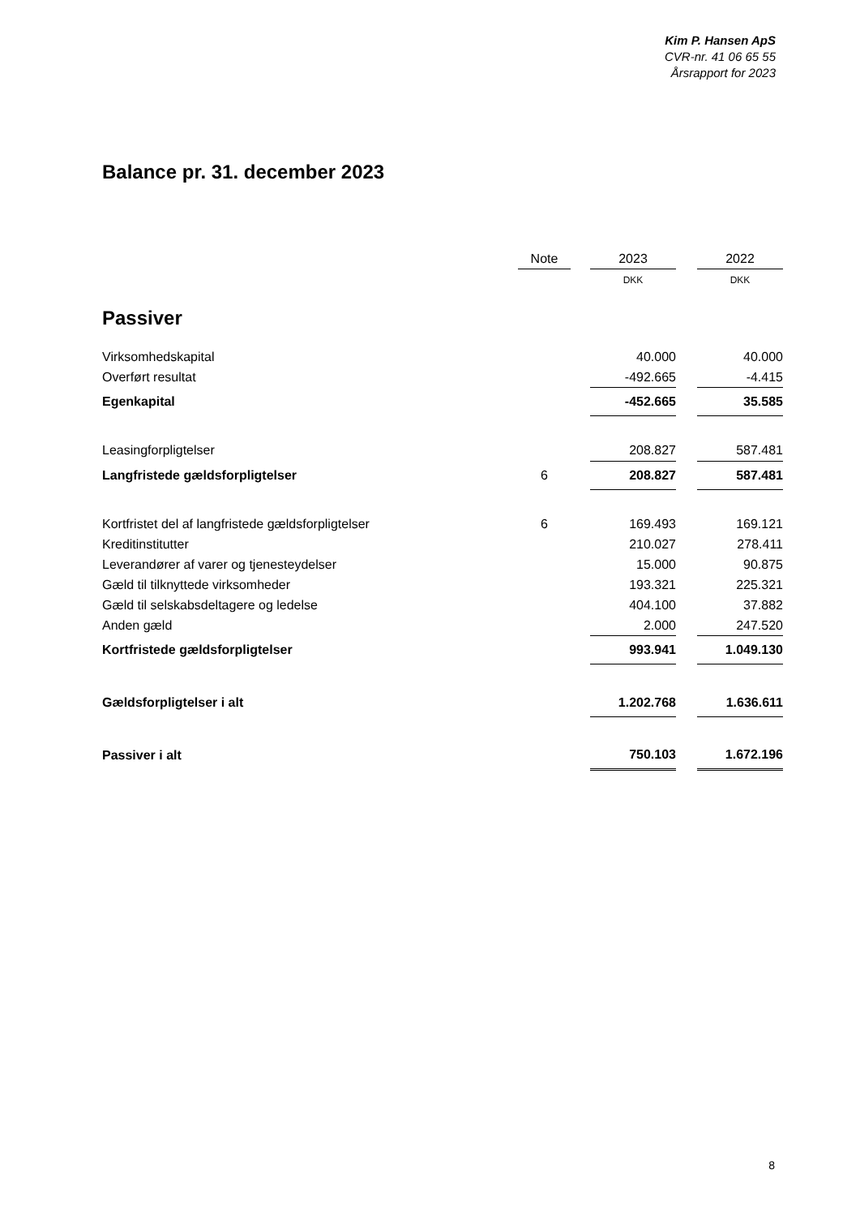Kim P. Hansen ApS
CVR-nr. 41 06 65 55
Årsrapport for 2023
Balance pr. 31. december 2023
| | Note | | 2023 | | 2022 |
| --- | --- | --- | --- | --- | --- |
| | | | DKK | | DKK |
| Passiver | | | | | |
| Virksomhedskapital | | | 40.000 | | 40.000 |
| Overført resultat | | | -492.665 | | -4.415 |
| Egenkapital | | | -452.665 | | 35.585 |
| Leasingforpligtelser | | | 208.827 | | 587.481 |
| Langfristede gældsforpligtelser | 6 | | 208.827 | | 587.481 |
| Kortfristet del af langfristede gældsforpligtelser | 6 | | 169.493 | | 169.121 |
| Kreditinstitutter | | | 210.027 | | 278.411 |
| Leverandører af varer og tjenesteydelser | | | 15.000 | | 90.875 |
| Gæld til tilknyttede virksomheder | | | 193.321 | | 225.321 |
| Gæld til selskabsdeltagere og ledelse | | | 404.100 | | 37.882 |
| Anden gæld | | | 2.000 | | 247.520 |
| Kortfristede gældsforpligtelser | | | 993.941 | | 1.049.130 |
| Gældsforpligtelser i alt | | | 1.202.768 | | 1.636.611 |
| Passiver i alt | | | 750.103 | | 1.672.196 |
8